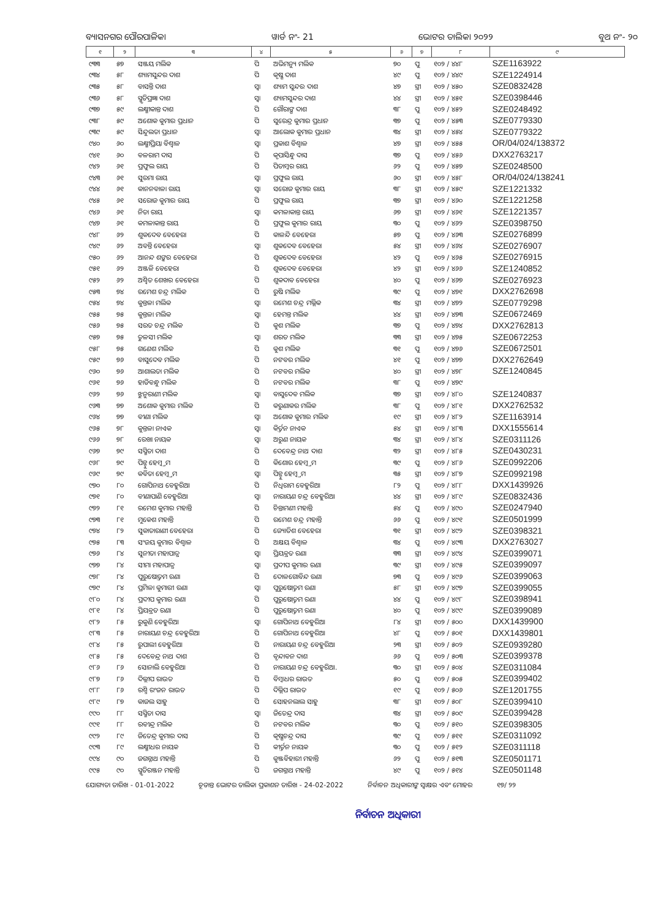ବ୍ୟାସନଗର ପୌରପାଳିକା ୱାର୍ଡ ନଂ- 21 ଭୋଟର ତାଲିକା ୨୦୨୨ ବୁଥ ନଂ- ୨୦
| ୧ | ୨ | ୩ | ୪ | ୫ | ୬ | ୭ | ୮ | ୯ |
| --- | --- | --- | --- | --- | --- | --- | --- | --- |
| ୯୩୩ | ୫୭ | ସଞ୍ଜୟ ମଲିକ | ପି | ଅଭିମନ୍ୟୁ ମଲିକ | ୭୦ | ପୁ | ୧୦୨ / ୪୪୮ | SZE1163922 |
| ୯୩୪ | ୫୮ | ଶ୍ୟାମସୁନ୍ଦର ଦାଶ | ପି | କୃଷ୍ଣ ଦାଶ | ୪୯ | ପୁ | ୧୦୨ / ୪୪୯ | SZE1224914 |
| ୯୩୫ | ୫୮ | ବାସନ୍ତି ଦାଶ | ସ୍ୱା | ଶ୍ୟାମ ସୁନ୍ଦର ଦାଶ | ୪୭ | ସ୍ତ୍ରୀ | ୧୦୨ / ୪୫୦ | SZE0832428 |
| ୯୩୬ | ୫୮ | ସ୍ମୃତିପ୍ରଜ୍ଞା ଦାଶ | ସ୍ୱା | ଶ୍ୟାମସୁନ୍ଦର ଦାଶ | ୪୪ | ସ୍ତ୍ରୀ | ୧୦୨ / ୪୫୧ | SZE0398446 |
| ୯୩୭ | ୫୯ | ଲକ୍ଷ୍ମୀକାନ୍ତ ଦାଶ | ପି | ଗୌରାଙ୍ଗ ଦାଶ | ୩୮ | ପୁ | ୧୦୨ / ୪୫୨ | SZE0248492 |
| ୯୩୮ | ୫୯ | ଅଶୋକ କୁମାର ପ୍ରଧାନ | ପି | ସୁରେନ୍ଦ୍ର କୁମାର ପ୍ରଧାନ | ୩୭ | ପୁ | ୧୦୨ / ୪୫୩ | SZE0779330 |
| ୯୩୯ | ୫୯ | ସିନ୍ଦୁଲତା ପ୍ରଧାନ | ସ୍ୱା | ଆଲୋକ କୁମାର ପ୍ରଧାନ | ୩୪ | ସ୍ତ୍ରୀ | ୧୦୨ / ୪୫୪ | SZE0779322 |
| ୯୪୦ | ୬୦ | ଲକ୍ଷ୍ମୀପ୍ରିୟା ବିଶ୍ୱାଳ | ସ୍ୱା | ପ୍ରକାଶ ବିଶ୍ୱାଳ | ୪୭ | ସ୍ତ୍ରୀ | ୧୦୨ / ୪୫୫ | OR/04/024/138372 |
| ୯୪୧ | ୬୦ | ବଳରାମ ଦାସ | ପି | କୃପାସିନ୍ଧୁ ଦାସ | ୩୭ | ପୁ | ୧୦୨ / ୪୫୬ | DXX2763217 |
| ୯୪୨ | ୬୧ | ପ୍ରଫୁଲ ରାୟ | ପି | ପିତାମ୍ବର ରାୟ | ୬୨ | ପୁ | ୧୦୨ / ୪୫୭ | SZE0248500 |
| ୯୪୩ | ୬୧ | ସୁରମା ରାୟ | ସ୍ୱା | ପ୍ରଫୁଲ ରାୟ | ୬୦ | ସ୍ତ୍ରୀ | ୧୦୨ / ୪୫୮ | OR/04/024/138241 |
| ୯୪୪ | ୬୧ | କାନନବାଳା ରାୟ | ସ୍ୱା | ସରୋଜ କୁମାର ରାୟ | ୩୮ | ସ୍ତ୍ରୀ | ୧୦୨ / ୪୫୯ | SZE1221332 |
| ୯୪୫ | ୬୧ | ସରୋଜ କୁମାର ରାୟ | ପି | ପ୍ରଫୁଲ ରାୟ | ୩୭ | ସ୍ତ୍ରୀ | ୧୦୨ / ୪୬୦ | SZE1221258 |
| ୯୪୬ | ୬୧ | ନିତା ରାୟ | ସ୍ୱା | କମଳାକାନ୍ତ ରାୟ | ୬୭ | ସ୍ତ୍ରୀ | ୧୦୨ / ୪୬୧ | SZE1221357 |
| ୯୪୭ | ୬୧ | କମଳାକାନ୍ତ ରାୟ | ପି | ପ୍ରଫୁଲ କୁମାର ରାୟ | ୩୦ | ପୁ | ୧୦୨ / ୪୬୨ | SZE0398750 |
| ୯୪୮ | ୬୨ | ଶୁକଦେବ ବେହେରା | ପି | କାଳନ୍ଦି ବେହେରା | ୫୭ | ପୁ | ୧୦୨ / ୪୬୩ | SZE0276899 |
| ୯୪୯ | ୬୨ | ଅବନ୍ତି ବେହେରା | ସ୍ୱା | ଶୁକଦେବ ବେହେରା | ୫୪ | ସ୍ତ୍ରୀ | ୧୦୨ / ୪୬୪ | SZE0276907 |
| ୯୫୦ | ୬୨ | ଆନନ୍ଦ ଶଙ୍କର ବେହେରା | ପି | ଶୁକଦେବ ବେହେରା | ୪୨ | ପୁ | ୧୦୨ / ୪୬୫ | SZE0276915 |
| ୯୫୧ | ୬୨ | ଅଞ୍ଜଳି ବେହେରା | ପି | ଶୁକଦେବ ବେହେରା | ୪୨ | ସ୍ତ୍ରୀ | ୧୦୨ / ୪୬୬ | SZE1240852 |
| ୯୫୨ | ୬୨ | ଅଶ୍ୱିତ ଶେଖର ବେହେରା | ପି | ଶୁକଦାବ ବେହେରା | ୪୦ | ପୁ | ୧୦୨ / ୪୬୭ | SZE0276923 |
| ୯୫୩ | ୭୪ | ରମେଶ ଚନ୍ଦ୍ର ମଲିକ | ପି | ରୁଷି ମଲିକ | ୩୯ | ପୁ | ୧୦୨ / ୪୭୧ | DXX2762698 |
| ୯୫୪ | ୭୪ | କୁନ୍ତଳା ମଲିକ | ସ୍ୱା | ରମେଶ ଚନ୍ଦ୍ର ମଲ୍ଲିକ | ୩୪ | ସ୍ତ୍ରୀ | ୧୦୨ / ୪୭୨ | SZE0779298 |
| ୯୫୫ | ୭୫ | କୁନ୍ତଳା ମଲିକ | ସ୍ୱା | ହେମନ୍ତ ମଲିକ | ୪୪ | ସ୍ତ୍ରୀ | ୧୦୨ / ୪୭୩ | SZE0672469 |
| ୯୫୬ | ୭୫ | ସରତ ଚନ୍ଦ୍ର ମଲିକ | ପି | କୁଶ ମଲିକ | ୩୭ | ପୁ | ୧୦୨ / ୪୭୪ | DXX2762813 |
| ୯୫୭ | ୭୫ | ତୁଳସୀ ମଲିକ | ସ୍ୱା | ଶରତ ମଲିକ | ୩୩ | ସ୍ତ୍ରୀ | ୧୦୨ / ୪୭୫ | SZE0672253 |
| ୯୫୮ | ୭୫ | ଗଣେଶ ମଲିକ | ପି | କୁଶ ମଲିକ | ୩୧ | ପୁ | ୧୦୨ / ୪୭୬ | SZE0672501 |
| ୯୫୯ | ୭୬ | ବାସୁଦେବ ମଲିକ | ପି | ନଟବର ମଲିକ | ୪୧ | ପୁ | ୧୦୨ / ୪୭୭ | DXX2762649 |
| ୯୬୦ | ୭୬ | ଆଶାଲତା ମଲିକ | ପି | ନଟବର ମଲିକ | ୪୦ | ସ୍ତ୍ରୀ | ୧୦୨ / ୪୭୮ | SZE1240845 |
| ୯୬୧ | ୭୬ | ହାଡିବନ୍ଧୁ ମଲିକ | ପି | ନଟବର ମଲିକ | ୩୮ | ପୁ | ୧୦୨ / ୪୭୯ | |
| ୯୬୨ | ୭୬ | ଝୁନୁରାଣୀ ମଲିକ | ସ୍ୱା | ବାସୁଦେବ ମଲିକ | ୩୭ | ସ୍ତ୍ରୀ | ୧୦୨ / ୪୮୦ | SZE1240837 |
| ୯୬୩ | ୭୭ | ଅଶୋକ କୁମାର ମଲିକ | ପି | କରୁଣାକର ମଲିକ | ୩୮ | ପୁ | ୧୦୨ / ୪୮୧ | DXX2762532 |
| ୯୬୪ | ୭୭ | ବୀଣା ମଲିକ | ସ୍ୱା | ଅଶୋକ କୁମାର ମଲିକ | ୧୯ | ସ୍ତ୍ରୀ | ୧୦୨ / ୪୮୨ | SZE1163914 |
| ୯୬୫ | ୭୮ | କୁନ୍ତଳା ନାଏକ | ସ୍ୱା | କିର୍ତ୍ତନ ନାଏକ | ୫୪ | ସ୍ତ୍ରୀ | ୧୦୨ / ୪୮୩ | DXX1555614 |
| ୯୬୬ | ୭୮ | ରେଖା ନାୟକ | ସ୍ୱା | ଅରୁଣ ନାୟକ | ୩୪ | ସ୍ତ୍ରୀ | ୧୦୨ / ୪୮୪ | SZE0311126 |
| ୯୬୭ | ୭୯ | ସସ୍ମିତା ଦାଶ | ପି | ଦେବେନ୍ଦ୍ର ନାଥ ଦାଶ | ୩୨ | ସ୍ତ୍ରୀ | ୧୦୨ / ୪୮୫ | SZE0430231 |
| ୯୬୮ | ୭୯ | ପିନ୍ଟୁ ହେମ୍ବ୍ରମ | ପି | କିଶୋର ହେମ୍ବ୍ରମ | ୩୯ | ପୁ | ୧୦୨ / ୪୮୬ | SZE0992206 |
| ୯୬୯ | ୭୯ | କବିତା ହେମ୍ବ୍ରମ | ସ୍ୱା | ପିନ୍ଟୁ ହେମ୍ବ୍ରମ | ୩୫ | ସ୍ତ୍ରୀ | ୧୦୨ / ୪୮୭ | SZE0992198 |
| ୯୭୦ | ୮୦ | ଗୋପିନାଥ ବେହୁରିଆ | ପି | ନିଧିରାମ ବେହୁରିଆ | ୮୨ | ପୁ | ୧୦୨ / ୪୮୮ | DXX1439926 |
| ୯୭୧ | ୮୦ | ବୀଣାପାଣି ବେହୁରିଆ | ସ୍ୱା | ନାରାୟଣ ଚନ୍ଦ୍ର ବେହୁରିଆ | ୪୪ | ସ୍ତ୍ରୀ | ୧୦୨ / ୪୮୯ | SZE0832436 |
| ୯୭୨ | ୮୧ | ରମେଶ କୁମାର ମହାନ୍ତି | ପି | ଚିନ୍ତାମଣୀ ମହାନ୍ତି | ୫୪ | ପୁ | ୧୦୨ / ୪୯୦ | SZE0247940 |
| ୯୭୩ | ୮୧ | ମୁକେଶ ମହାନ୍ତି | ପି | ରମେଶ ଚନ୍ଦ୍ର ମହାନ୍ତି | ୬୬ | ପୁ | ୧୦୨ / ୪୯୧ | SZE0501999 |
| ୯୭୪ | ୮୨ | ସୁକାତାରାଣୀ ବେହେରା | ପି | ଜ୍ୟୋତିଶ ବେହେରା | ୩୧ | ସ୍ତ୍ରୀ | ୧୦୨ / ୪୯୨ | SZE0398321 |
| ୯୭୫ | ୮୩ | ସଂଜୟ କୁମାର ବିଶ୍ୱାଳ | ପି | ଅକ୍ଷୟ ବିଶ୍ୱାଳ | ୩୪ | ପୁ | ୧୦୨ / ୪୯୩ | DXX2763027 |
| ୯୭୬ | ୮୪ | ସୁନୀତା ମହାପାତ୍ର | ସ୍ୱା | ପ୍ରିୟବ୍ରତ ରଣା | ୩୩ | ସ୍ତ୍ରୀ | ୧୦୨ / ୪୯୪ | SZE0399071 |
| ୯୭୭ | ୮୪ | ସୀମା ମହାପାତ୍ର | ସ୍ୱା | ପ୍ରଦୀପ କୁମାର ରଣା | ୩୯ | ସ୍ତ୍ରୀ | ୧୦୨ / ୪୯୫ | SZE0399097 |
| ୯୭୮ | ୮୪ | ପୁରୁଷୋତ୍ତମ ରଣା | ପି | ଦୋଳଗୋବିନ୍ଦ ରଣା | ୭୩ | ପୁ | ୧୦୨ / ୪୯୬ | SZE0399063 |
| ୯୭୯ | ୮୪ | ପ୍ରମିଳା କୁମାରୀ ରଣା | ସ୍ୱା | ପୁରୁଷୋତ୍ତମ ରଣା | ୫୮ | ସ୍ତ୍ରୀ | ୧୦୨ / ୪୯୭ | SZE0399055 |
| ୯୮୦ | ୮୪ | ପ୍ରଦୀପ କୁମାର ରଣା | ପି | ପୁରୁଷୋତ୍ତମ ରଣା | ୪୪ | ପୁ | ୧୦୨ / ୪୯୮ | SZE0398941 |
| ୯୮୧ | ୮୪ | ପ୍ରିୟବ୍ରତ ରଣା | ପି | ପୁରୁଷୋତ୍ତମ ରଣା | ୪୦ | ପୁ | ୧୦୨ / ୪୯୯ | SZE0399089 |
| ୯୮୨ | ୮୫ | ରୁକୁଣି ବେହୁରିଆ | ସ୍ୱା | ଗୋପିନାଥ ବେହୁରିଆ | ୮୪ | ସ୍ତ୍ରୀ | ୧୦୨ / ୫୦୦ | DXX1439900 |
| ୯୮୩ | ୮୫ | ନାରାୟଣ ଚନ୍ଦ୍ର ବେହୁରିଆ | ପି | ଗୋପିନାଥ ବେହୁରିଆ | ୪୮ | ପୁ | ୧୦୨ / ୫୦୧ | DXX1439801 |
| ୯୮୪ | ୮୫ | ରୁପାଲୀ ବେହୁରିଆ | ପି | ନାରାୟଣ ଚନ୍ଦ୍ର ବେହୁରିଆ | ୨୩ | ସ୍ତ୍ରୀ | ୧୦୨ / ୫୦୨ | SZE0939280 |
| ୯୮୫ | ୮୫ | ଦେବେନ୍ଦ୍ର ନାଥ ଦାଶ | ପି | ବୃନ୍ଦାବନ ଦାଶ | ୬୬ | ପୁ | ୧୦୨ / ୫୦୩ | SZE0399378 |
| ୯୮୬ | ୮୬ | ସୋନାଲି ବେହୁରିଆ | ପି | ନାରାୟଣ ଚନ୍ଦ୍ର ବେହୁରିଆ. | ୩୦ | ସ୍ତ୍ରୀ | ୧୦୨ / ୫୦୪ | SZE0311084 |
| ୯୮୭ | ୮୬ | ଦିଲ୍ଲୀପ ରାଉତ | ପି | ବିମ୍ବାଧର ରାଉତ | ୫୦ | ପୁ | ୧୦୨ / ୫୦୫ | SZE0399402 |
| ୯୮୮ | ୮୬ | ରଶ୍ମି ରଂଜନ ରାଉତ | ପି | ଦିଲ୍ଲିପ ରାଉତ | ୧୯ | ପୁ | ୧୦୨ / ୫୦୬ | SZE1201755 |
| ୯୮୯ | ୮୭ | କାଜଲ ସାହୁ | ପି | ସୋହନଲାଲ ସାହୁ | ୩୮ | ସ୍ତ୍ରୀ | ୧୦୨ / ୫୦୮ | SZE0399410 |
| ୯୯୦ | ୮୮ | ସସ୍ମିତା ଦାସ | ସ୍ୱା | ଜିତେନ୍ଦ୍ର ଦାସ | ୩୪ | ସ୍ତ୍ରୀ | ୧୦୨ / ୫୦୯ | SZE0399428 |
| ୯୯୧ | ୮୮ | ରବୀନ୍ଦ୍ର ମଲିକ | ପି | ନଟବର ମଲିକ | ୩୦ | ପୁ | ୧୦୨ / ୫୧୦ | SZE0398305 |
| ୯୯୨ | ୮୯ | ଜିତେନ୍ଦ୍ର କୁମାର ଦାସ | ପି | କୃଷ୍ଣଚନ୍ଦ୍ର ଦାସ | ୩୯ | ପୁ | ୧୦୨ / ୫୧୧ | SZE0311092 |
| ୯୯୩ | ୮୯ | ଲକ୍ଷ୍ମୀଧର ନାୟକ | ପି | କୀର୍ତ୍ତନ ନାୟକ | ୩୦ | ପୁ | ୧୦୨ / ୫୧୨ | SZE0311118 |
| ୯୯୪ | ୯୦ | ଜଗନ୍ନାଥ ମହାନ୍ତି | ପି | କୁଞ୍ଜବିହାରୀ ମହାନ୍ତି | ୬୨ | ପୁ | ୧୦୨ / ୫୧୩ | SZE0501171 |
| ୯୯୫ | ୯୦ | ସ୍ମୃତିରଞ୍ଜନ ମହାନ୍ତି | ପି | ଜଗନ୍ନାଥ ମହାନ୍ତି | ୪୯ | ପୁ | ୧୦୨ / ୫୧୪ | SZE0501148 |
ଯୋଗ୍ୟତା ତାରିଖ - 01-01-2022 ଚୂଡାନ୍ତ ଭୋଟର ତାଲିକା ପ୍ରକାଶନ ତାରିଖ - 24-02-2022 ନିର୍ବାଚନ ଅଧିକାରୀଙ୍କ ସ୍ୱାକ୍ଷର ଏବଂ ମୋହର ୧୭/ ୨୨
ନିର୍ବାଚନ ଅଧିକାରୀ